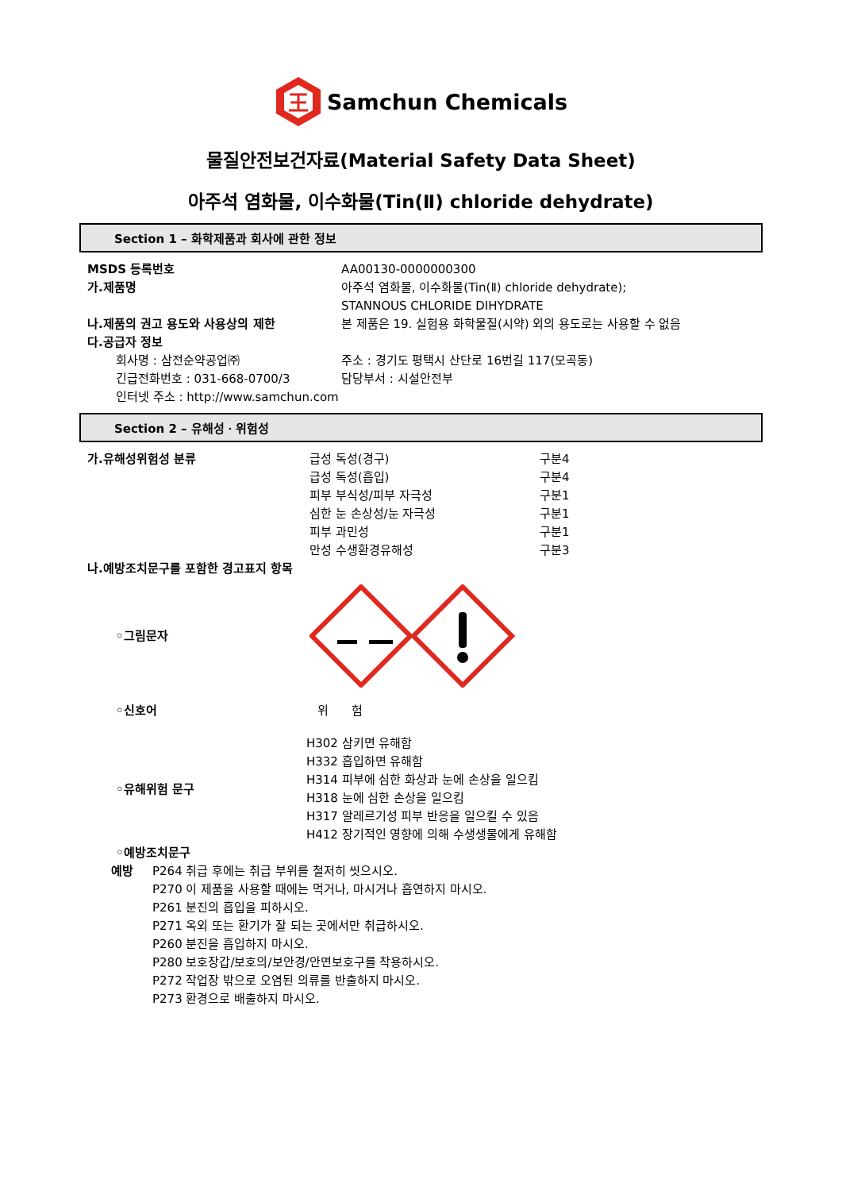王
Samchun Chemicals
물질안전보건자료(Material Safety Data Sheet)
아주석 염화물, 이수화물(Tin(Ⅱ) chloride dehydrate)
Section 1 – 화학제품과 회사에 관한 정보
MSDS 등록번호 AA00130-0000000300
가.제품명 아주석 염화물, 이수화물(Tin(Ⅱ) chloride dehydrate);
STANNOUS CHLORIDE DIHYDRATE
나.제품의 권고 용도와 사용상의 제한 본 제품은 19. 실험용 화학물질(시약) 외의 용도로는 사용할 수 없음
다.공급자 정보
회사명 : 삼전순약공업㈜ 주소 : 경기도 평택시 산단로 16번길 117(모곡동)
긴급전화번호 : 031-668-0700/3 담당부서 : 시설안전부
인터넷 주소 : http://www.samchun.com
Section 2 – 유해성ㆍ위험성
가.유해성위험성 분류 급성 독성(경구)
급성 독성(흡입)
피부 부식성/피부 자극성
심한 눈 손상성/눈 자극성
피부 과민성
만성 수생환경유해성
구분4
구분4
구분1
구분1
구분1
구분3
나.예방조치문구를 포함한 경고표지 항목
◦그림문자
◦신호어 위 험
◦유해위험 문구
H302 삼키면 유해함
H332 흡입하면 유해함
H314 피부에 심한 화상과 눈에 손상을 일으킴
H318 눈에 심한 손상을 일으킴
H317 알레르기성 피부 반응을 일으킬 수 있음
H412 장기적인 영향에 의해 수생생물에게 유해함
◦예방조치문구
예방 P264 취급 후에는 취급 부위를 철저히 씻으시오.
P270 이 제품을 사용할 때에는 먹거나, 마시거나 흡연하지 마시오.
P261 분진의 흡입을 피하시오.
P271 옥외 또는 환기가 잘 되는 곳에서만 취급하시오.
P260 분진을 흡입하지 마시오.
P280 보호장갑/보호의/보안경/안면보호구를 착용하시오.
P272 작업장 밖으로 오염된 의류를 반출하지 마시오.
P273 환경으로 배출하지 마시오.